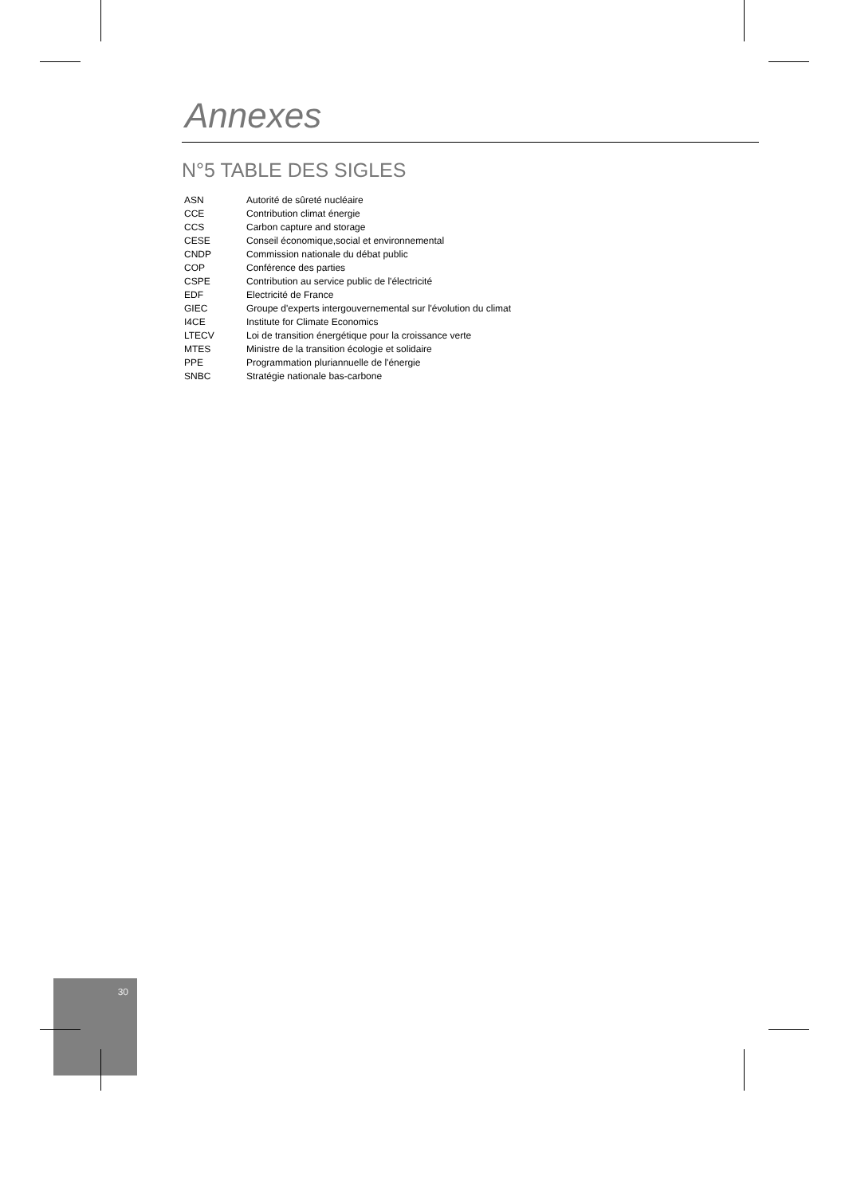Annexes
N°5 TABLE DES SIGLES
| ASN | Autorité de sûreté nucléaire |
| CCE | Contribution climat énergie |
| CCS | Carbon capture and storage |
| CESE | Conseil économique,social et environnemental |
| CNDP | Commission nationale du débat public |
| COP | Conférence des parties |
| CSPE | Contribution au service public de l'électricité |
| EDF | Electricité de France |
| GIEC | Groupe d'experts intergouvernemental sur l'évolution du climat |
| I4CE | Institute for Climate Economics |
| LTECV | Loi de transition énergétique pour la croissance verte |
| MTES | Ministre de la transition écologie et solidaire |
| PPE | Programmation pluriannuelle de l'énergie |
| SNBC | Stratégie nationale bas-carbone |
30